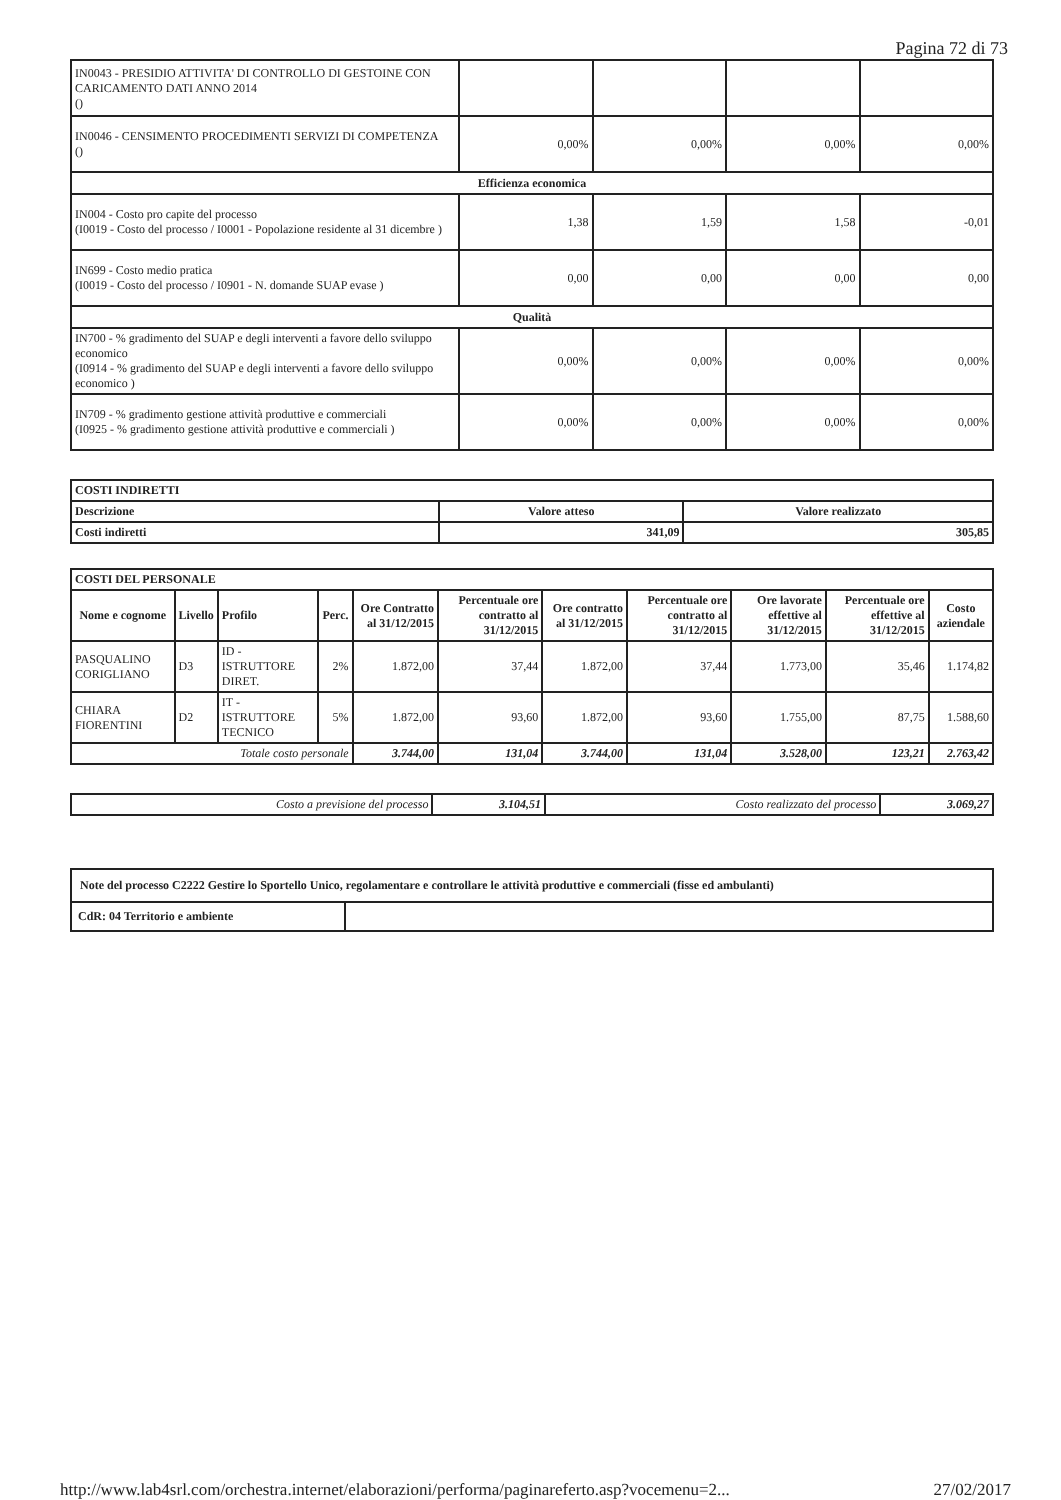Pagina 72 di 73
| IN0043 - PRESIDIO ATTIVITA' DI CONTROLLO DI GESTOINE CON CARICAMENTO DATI ANNO 2014 () | | | | |
| IN0046 - CENSIMENTO PROCEDIMENTI SERVIZI DI COMPETENZA () | 0,00% | 0,00% | 0,00% | 0,00% |
| Efficienza economica | | | | |
| IN004 - Costo pro capite del processo (I0019 - Costo del processo / I0001 - Popolazione residente al 31 dicembre ) | 1,38 | 1,59 | 1,58 | -0,01 |
| IN699 - Costo medio pratica (I0019 - Costo del processo / I0901 - N. domande SUAP evase ) | 0,00 | 0,00 | 0,00 | 0,00 |
| Qualità | | | | |
| IN700 - % gradimento del SUAP e degli interventi a favore dello sviluppo economico (I0914 - % gradimento del SUAP e degli interventi a favore dello sviluppo economico ) | 0,00% | 0,00% | 0,00% | 0,00% |
| IN709 - % gradimento gestione attività produttive e commerciali (I0925 - % gradimento gestione attività produttive e commerciali ) | 0,00% | 0,00% | 0,00% | 0,00% |
| COSTI INDIRETTI | | |
| --- | --- | --- |
| Descrizione | Valore atteso | Valore realizzato |
| Costi indiretti | 341,09 | 305,85 |
| COSTI DEL PERSONALE | | | | | | | | | | |
| --- | --- | --- | --- | --- | --- | --- | --- | --- | --- | --- |
| Nome e cognome | Livello | Profilo | Perc. | Ore Contratto al 31/12/2015 | Percentuale ore contratto al 31/12/2015 | Ore contratto al 31/12/2015 | Percentuale ore contratto al 31/12/2015 | Ore lavorate effettive al 31/12/2015 | Percentuale ore effettive al 31/12/2015 | Costo aziendale |
| PASQUALINO CORIGLIANO | D3 | ID - ISTRUTTORE DIRET. | 2% | 1.872,00 | 37,44 | 1.872,00 | 37,44 | 1.773,00 | 35,46 | 1.174,82 |
| CHIARA FIORENTINI | D2 | IT - ISTRUTTORE TECNICO | 5% | 1.872,00 | 93,60 | 1.872,00 | 93,60 | 1.755,00 | 87,75 | 1.588,60 |
| Totale costo personale | | | | 3.744,00 | 131,04 | 3.744,00 | 131,04 | 3.528,00 | 123,21 | 2.763,42 |
| Costo a previsione del processo | 3.104,51 | Costo realizzato del processo | 3.069,27 |
| Note del processo C2222 Gestire lo Sportello Unico, regolamentare e controllare le attività produttive e commerciali (fisse ed ambulanti) | |
| --- | --- |
| CdR: 04 Territorio e ambiente | |
http://www.lab4srl.com/orchestra.internet/elaborazioni/performa/paginareferto.asp?vocemenu=2... 27/02/2017